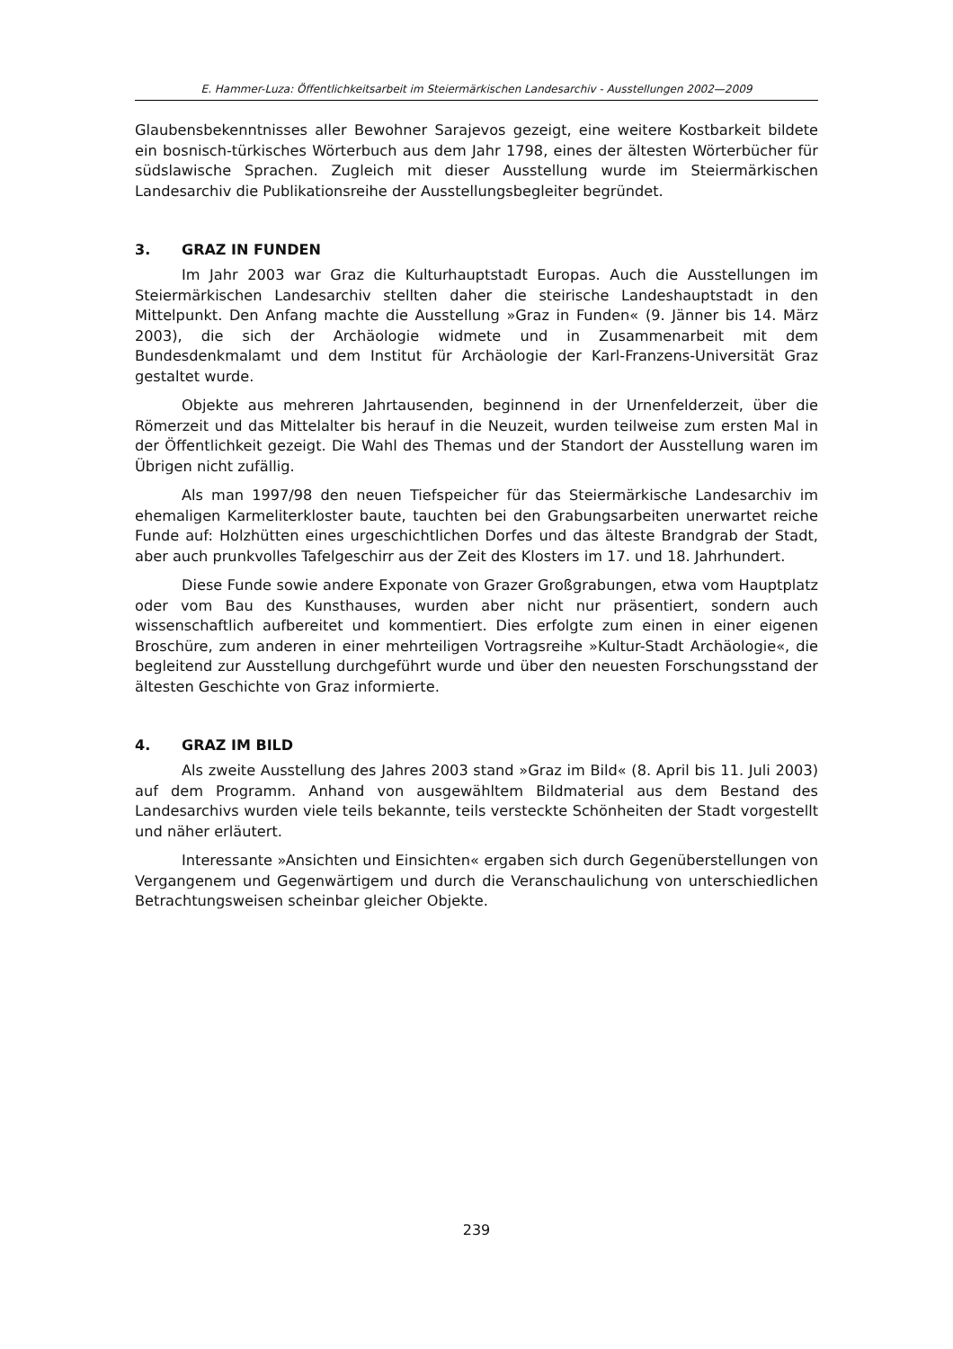E. Hammer-Luza: Öffentlichkeitsarbeit im Steiermärkischen Landesarchiv - Ausstellungen 2002—2009
Glaubensbekenntnisses aller Bewohner Sarajevos gezeigt, eine weitere Kostbarkeit bildete ein bosnisch-türkisches Wörterbuch aus dem Jahr 1798, eines der ältesten Wörterbücher für südslawische Sprachen. Zugleich mit dieser Ausstellung wurde im Steiermärkischen Landesarchiv die Publikationsreihe der Ausstellungsbegleiter begründet.
3. GRAZ IN FUNDEN
Im Jahr 2003 war Graz die Kulturhauptstadt Europas. Auch die Ausstellungen im Steiermärkischen Landesarchiv stellten daher die steirische Landeshauptstadt in den Mittelpunkt. Den Anfang machte die Ausstellung »Graz in Funden« (9. Jänner bis 14. März 2003), die sich der Archäologie widmete und in Zusammenarbeit mit dem Bundesdenkmalamt und dem Institut für Archäologie der Karl-Franzens-Universität Graz gestaltet wurde.
Objekte aus mehreren Jahrtausenden, beginnend in der Urnenfelderzeit, über die Römerzeit und das Mittelalter bis herauf in die Neuzeit, wurden teilweise zum ersten Mal in der Öffentlichkeit gezeigt. Die Wahl des Themas und der Standort der Ausstellung waren im Übrigen nicht zufällig.
Als man 1997/98 den neuen Tiefspeicher für das Steiermärkische Landesarchiv im ehemaligen Karmeliterkloster baute, tauchten bei den Grabungsarbeiten unerwartet reiche Funde auf: Holzhütten eines urgeschichtlichen Dorfes und das älteste Brandgrab der Stadt, aber auch prunkvolles Tafelgeschirr aus der Zeit des Klosters im 17. und 18. Jahrhundert.
Diese Funde sowie andere Exponate von Grazer Großgrabungen, etwa vom Hauptplatz oder vom Bau des Kunsthauses, wurden aber nicht nur präsentiert, sondern auch wissenschaftlich aufbereitet und kommentiert. Dies erfolgte zum einen in einer eigenen Broschüre, zum anderen in einer mehrteiligen Vortragsreihe »Kultur-Stadt Archäologie«, die begleitend zur Ausstellung durchgeführt wurde und über den neuesten Forschungsstand der ältesten Geschichte von Graz informierte.
4. GRAZ IM BILD
Als zweite Ausstellung des Jahres 2003 stand »Graz im Bild« (8. April bis 11. Juli 2003) auf dem Programm. Anhand von ausgewähltem Bildmaterial aus dem Bestand des Landesarchivs wurden viele teils bekannte, teils versteckte Schönheiten der Stadt vorgestellt und näher erläutert.
Interessante »Ansichten und Einsichten« ergaben sich durch Gegenüberstellungen von Vergangenem und Gegenwärtigem und durch die Veranschaulichung von unterschiedlichen Betrachtungsweisen scheinbar gleicher Objekte.
239